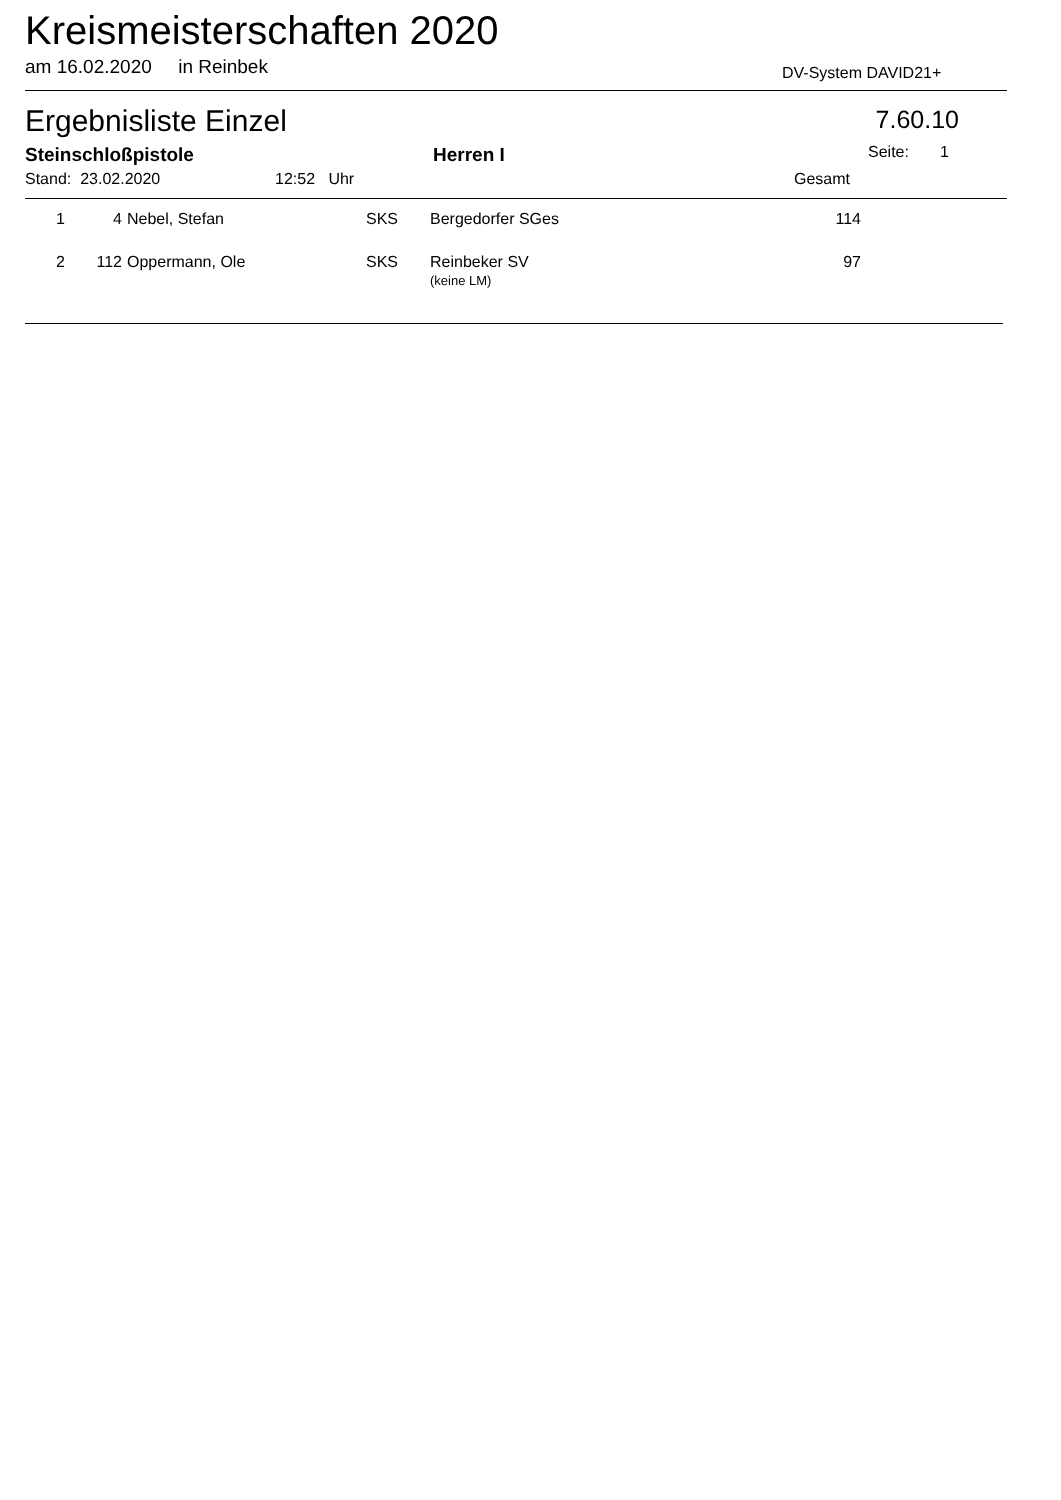Kreismeisterschaften 2020
am 16.02.2020 in Reinbek DV-System DAVID21+
Ergebnisliste Einzel 7.60.10
Steinschloßpistole Herren I Seite: 1
Stand: 23.02.2020 12:52 Uhr Gesamt
| 1 | 4 | Nebel, Stefan | SKS | Bergedorfer SGes | 114 |
| 2 | 112 | Oppermann, Ole | SKS | Reinbeker SV (keine LM) | 97 |